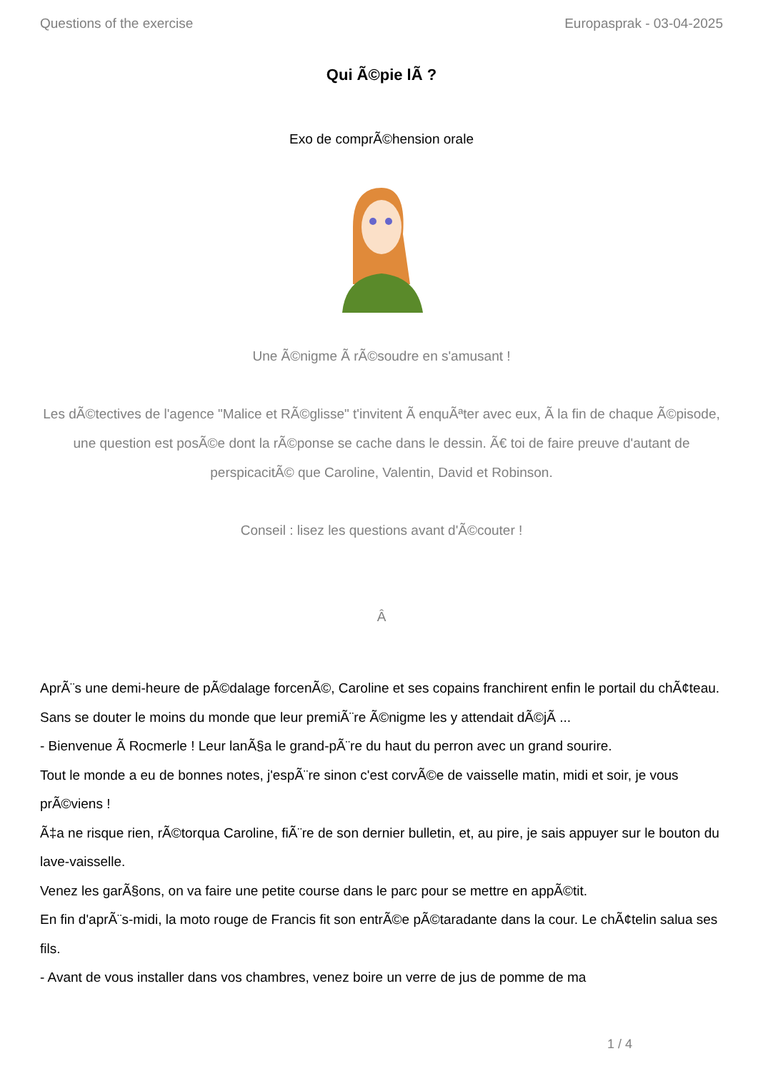Questions of the exercise Europasprak - 03-04-2025
Qui Ã©pie lÃ ?
Exo de comprÃ©hension orale
Une Ã©nigme Ã rÃ©soudre en s'amusant !
Les dÃ©tectives de l'agence "Malice et RÃ©glisse" t'invitent Ã enquÃªter avec eux, Ã la fin de chaque Ã©pisode, une question est posÃ©e dont la rÃ©ponse se cache dans le dessin. Ã€ toi de faire preuve d'autant de perspicacitÃ© que Caroline, Valentin, David et Robinson.
Conseil : lisez les questions avant d'Ã©couter !
Â
AprÃ¨s une demi-heure de pÃ©dalage forcenÃ©, Caroline et ses copains franchirent enfin le portail du chÃ¢teau.
Sans se douter le moins du monde que leur premiÃ¨re Ã©nigme les y attendait dÃ©jÃ ...
- Bienvenue Ã Rocmerle ! Leur lanÃ§a le grand-pÃ¨re du haut du perron avec un grand sourire.
Tout le monde a eu de bonnes notes, j'espÃ¨re sinon c'est corvÃ©e de vaisselle matin, midi et soir, je vous prÃ©viens !
Ã‡a ne risque rien, rÃ©torqua Caroline, fiÃ¨re de son dernier bulletin, et, au pire, je sais appuyer sur le bouton du lave-vaisselle.
Venez les garÃ§ons, on va faire une petite course dans le parc pour se mettre en appÃ©tit.
En fin d'aprÃ¨s-midi, la moto rouge de Francis fit son entrÃ©e pÃ©taradante dans la cour. Le chÃ¢telin salua ses fils.
- Avant de vous installer dans vos chambres, venez boire un verre de jus de pomme de ma
1 / 4